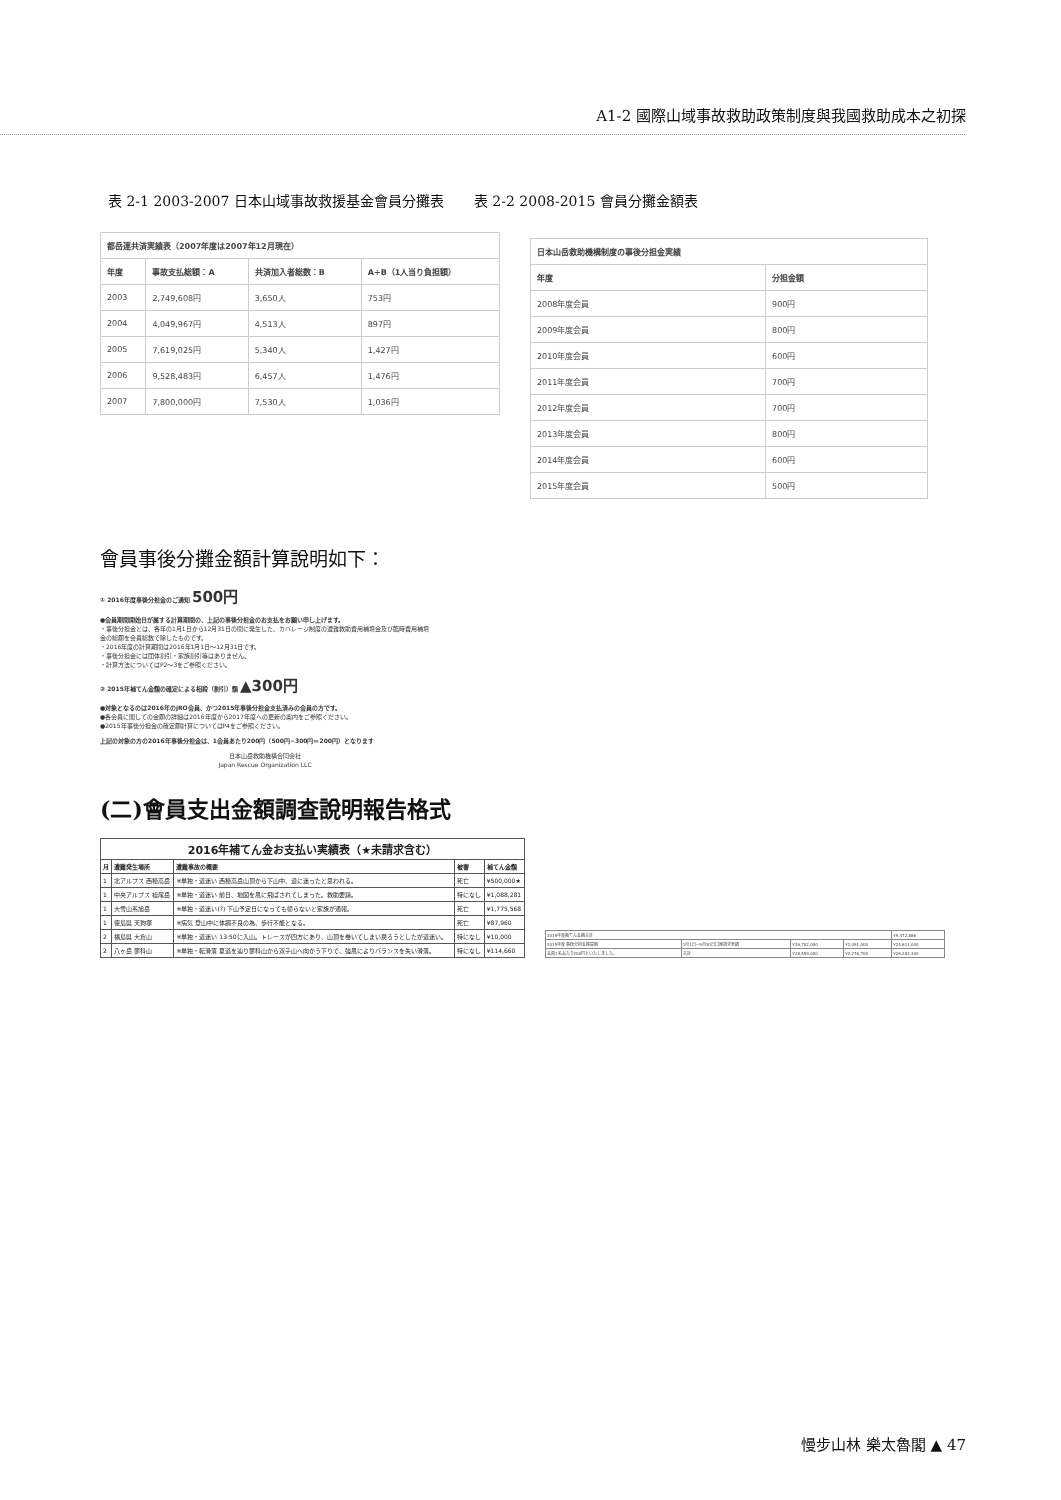A1-2 國際山域事故救助政策制度與我國救助成本之初探
表 2-1 2003-2007 日本山域事故救援基金會員分攤表 表 2-2 2008-2015 會員分攤金額表
| 都岳連共済実績表（2007年度は2007年12月現在） | | | |
| --- | --- | --- | --- |
| 年度 | 事故支払総額：A | 共済加入者総数：B | A÷B（1人当り負担額） |
| 2003 | 2,749,608円 | 3,650人 | 753円 |
| 2004 | 4,049,967円 | 4,513人 | 897円 |
| 2005 | 7,619,025円 | 5,340人 | 1,427円 |
| 2006 | 9,528,483円 | 6,457人 | 1,476円 |
| 2007 | 7,800,000円 | 7,530人 | 1,036円 |
| 日本山岳救助機構制度の事後分担金実績 | |
| --- | --- |
| 年度 | 分担金額 |
| 2008年度会員 | 900円 |
| 2009年度会員 | 800円 |
| 2010年度会員 | 600円 |
| 2011年度会員 | 700円 |
| 2012年度会員 | 700円 |
| 2013年度会員 | 800円 |
| 2014年度会員 | 600円 |
| 2015年度会員 | 500円 |
會員事後分攤金額計算說明如下：
① 2016年度事後分担金のご通知 500円
●会員期間開始日が属する計算期間の、上記の事後分担金のお支払をお願い申し上げます。
・事後分担金とは、各年の1月1日から12月31日の間に発生した、カバレージ制度の遭難救助費用補填金及び臨時費用補填金の総額を会員総数で除したものです。
・2016年度の計算期間は2016年1月1日～12月31日です。
・事後分担金には団体割引・家族割引等はありません。
・計算方法についてはP2～3をご参照ください。
② 2015年補てん金額の確定による相殺（割引）額 ▲300円
●対象となるのは2016年のjRO会員、かつ2015年事後分担金支払済みの会員の方です。
●各会員に関しての金額の詳細は2016年度から2017年度への更新の案内をご参照ください。
●2015年事後分担金の確定額計算についてはP4をご参照ください。
上記の対象の方の2016年事後分担金は、1会員あたり200円（500円−300円＝200円）となります
日本山岳救助機構合同会社
Japan Rescue Organization LLC
(二)會員支出金額調查說明報告格式
| 2016年補てん金お支払い実績表（★未請求含む） | | | | |
| --- | --- | --- | --- | --- |
| 月 | 遭難発生場所 | 遭難事故の概要 | 被害 | 補てん金額 |
| 1 | 北アルプス 西穂高岳 | ※単独・道迷い 西穂高岳山頂から下山中、道に迷ったと思われる。 | 死亡 | ¥500,000★ |
| 1 | 中央アルプス 檜尾岳 | ※単独・道迷い 前日、地図を風に飛ばされてしまった。救助要請。 | 特になし | ¥1,088,281 |
| 1 | 大雪山系旭岳 | ※単独・道迷い(?) 下山予定日になっても帰らないと家族が通報。 | 死亡 | ¥1,775,568 |
| 1 | 徳島県 天狗塚 | ※病気 登山中に体調不良の為、歩行不能となる。 | 死亡 | ¥87,960 |
| 2 | 福島県 大倉山 | ※単独・道迷い 13:50に入山。トレースが四方にあり、山頂を巻いてしまい戻ろうとしたが道迷い。 | 特になし | ¥10,000 |
| 2 | 八ヶ岳 蓼科山 | ※単独・転滑落 夏道を辿り蓼科山から双子山へ向かう下りで、強風によりバランスを失い滑落。 | 特になし | ¥114,660 |
| 2015年度補てん金額合計 | | | | ¥9,472,886 |
| 2015年度 事後分担金精算額 | 1月1日−9月30日口座請求実績 | ¥26,702,000 | ¥2,091,000 | ¥24,611,000 |
| 会員1名あたり200円といたしました。 | 合計 | ¥28,559,000 | ¥2,276,700 | ¥26,282,300 |
慢步山林 樂太魯閣 ▲ 47